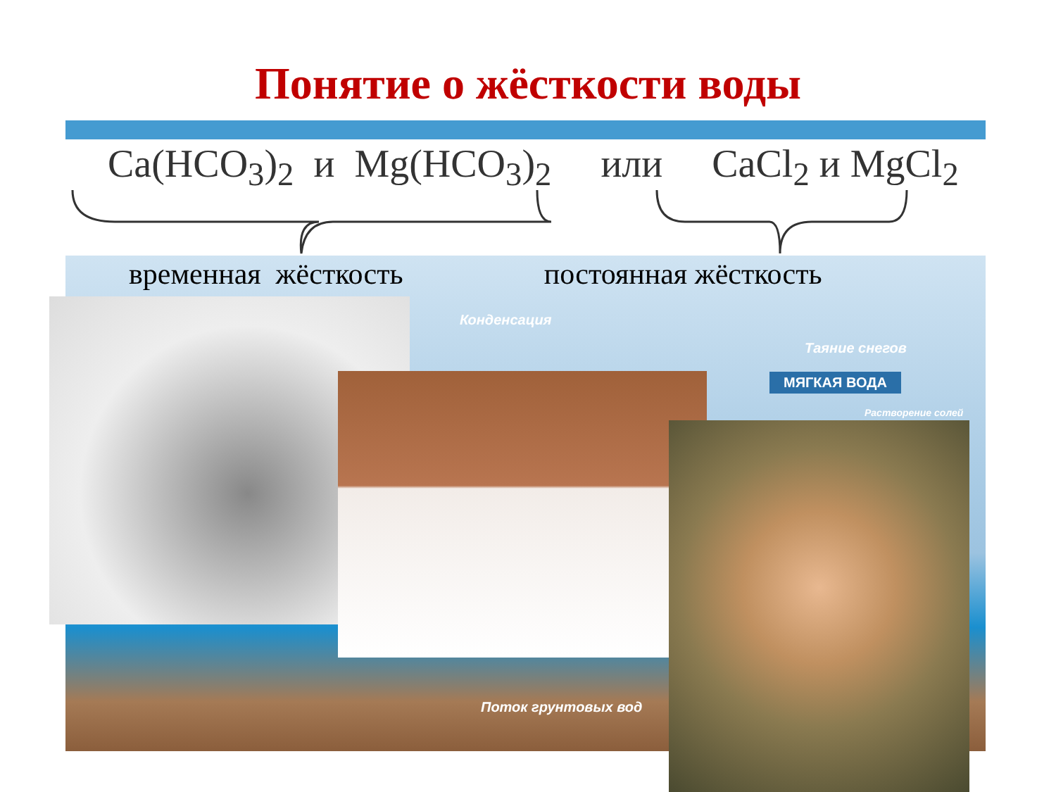Понятие о жёсткости воды
Ca(HCO<sub>3</sub>)<sub>2</sub> и Mg(HCO<sub>3</sub>)<sub>2</sub> или CaCl<sub>2</sub> и MgCl<sub>2</sub>
Конденсация
Таяние снегов
МЯГКАЯ ВОДА
Растворение солей
Поток грунтовых вод
временная жёсткость постоянная жёсткость